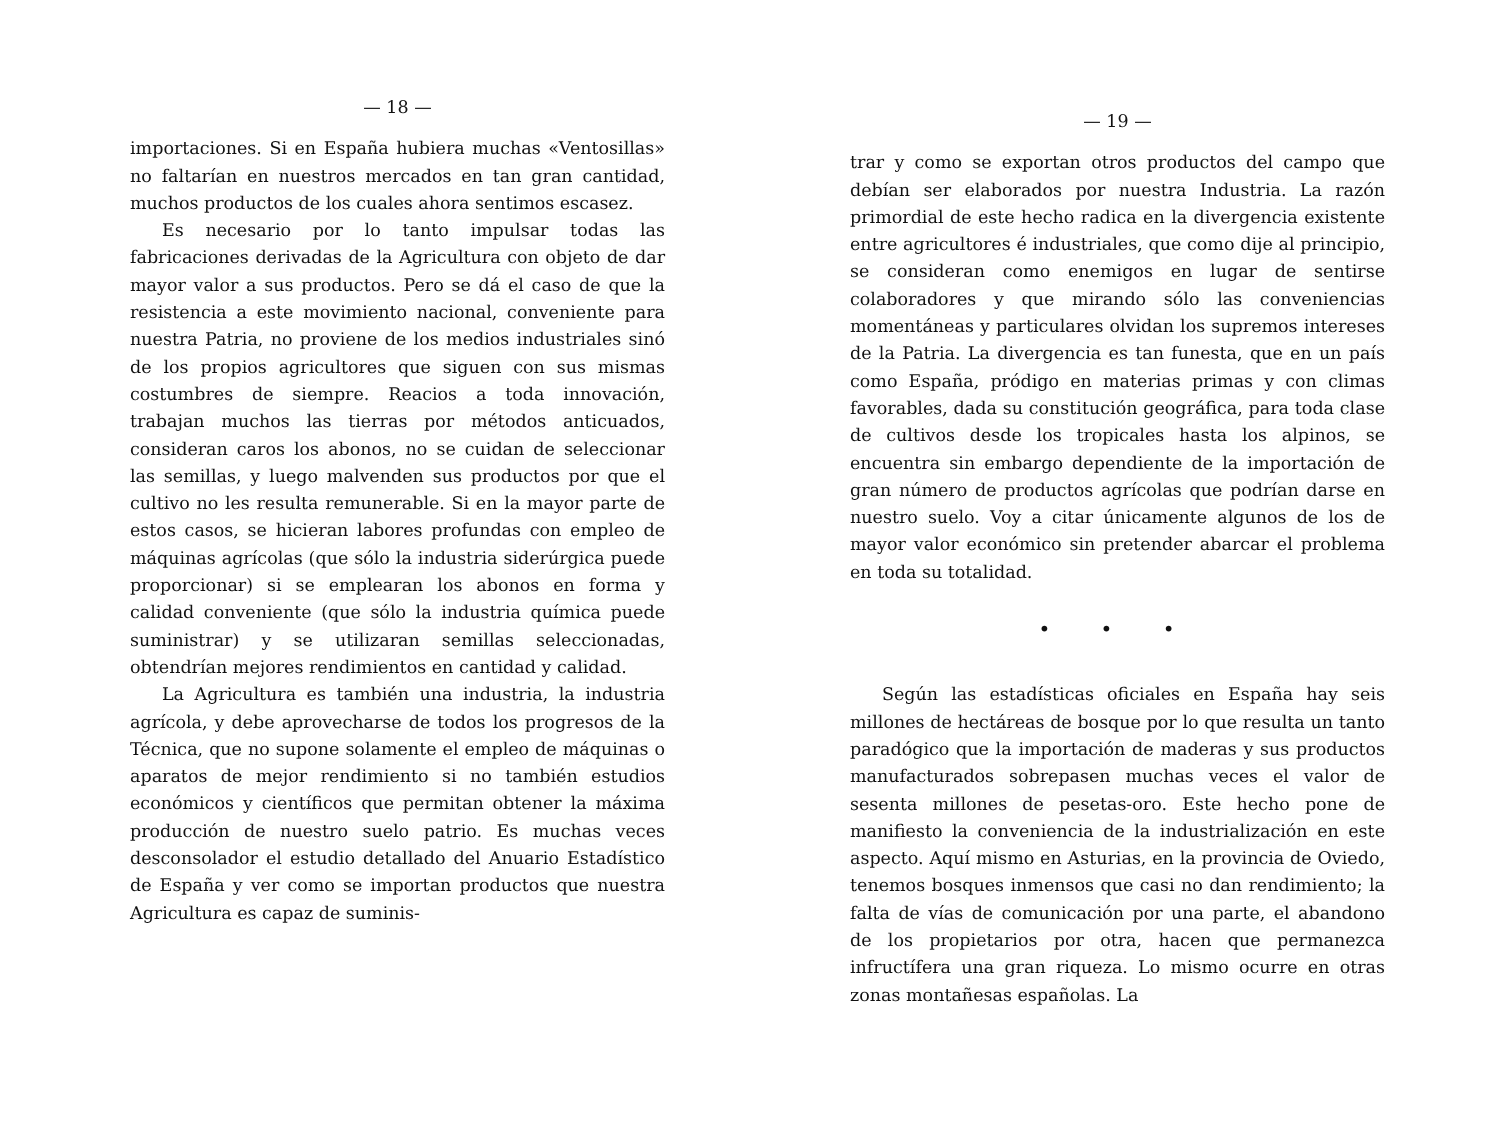— 18 —
importaciones. Si en España hubiera muchas «Ventosillas» no faltarían en nuestros mercados en tan gran cantidad, muchos productos de los cuales ahora sentimos escasez.
Es necesario por lo tanto impulsar todas las fabricaciones derivadas de la Agricultura con objeto de dar mayor valor a sus productos. Pero se dá el caso de que la resistencia a este movimiento nacional, conveniente para nuestra Patria, no proviene de los medios industriales sinó de los propios agricultores que siguen con sus mismas costumbres de siempre. Reacios a toda innovación, trabajan muchos las tierras por métodos anticuados, consideran caros los abonos, no se cuidan de seleccionar las semillas, y luego malvenden sus productos por que el cultivo no les resulta remunerable. Si en la mayor parte de estos casos, se hicieran labores profundas con empleo de máquinas agrícolas (que sólo la industria siderúrgica puede proporcionar) si se emplearan los abonos en forma y calidad conveniente (que sólo la industria química puede suministrar) y se utilizaran semillas seleccionadas, obtendrían mejores rendimientos en cantidad y calidad.
La Agricultura es también una industria, la industria agrícola, y debe aprovecharse de todos los progresos de la Técnica, que no supone solamente el empleo de máquinas o aparatos de mejor rendimiento si no también estudios económicos y científicos que permitan obtener la máxima producción de nuestro suelo patrio. Es muchas veces desconsolador el estudio detallado del Anuario Estadístico de España y ver como se importan productos que nuestra Agricultura es capaz de suminis-
— 19 —
trar y como se exportan otros productos del campo que debían ser elaborados por nuestra Industria. La razón primordial de este hecho radica en la divergencia existente entre agricultores é industriales, que como dije al principio, se consideran como enemigos en lugar de sentirse colaboradores y que mirando sólo las conveniencias momentáneas y particulares olvidan los supremos intereses de la Patria. La divergencia es tan funesta, que en un país como España, pródigo en materias primas y con climas favorables, dada su constitución geográfica, para toda clase de cultivos desde los tropicales hasta los alpinos, se encuentra sin embargo dependiente de la importación de gran número de productos agrícolas que podrían darse en nuestro suelo. Voy a citar únicamente algunos de los de mayor valor económico sin pretender abarcar el problema en toda su totalidad.
• • •
Según las estadísticas oficiales en España hay seis millones de hectáreas de bosque por lo que resulta un tanto paradógico que la importación de maderas y sus productos manufacturados sobrepasen muchas veces el valor de sesenta millones de pesetas-oro. Este hecho pone de manifiesto la conveniencia de la industrialización en este aspecto. Aquí mismo en Asturias, en la provincia de Oviedo, tenemos bosques inmensos que casi no dan rendimiento; la falta de vías de comunicación por una parte, el abandono de los propietarios por otra, hacen que permanezca infructífera una gran riqueza. Lo mismo ocurre en otras zonas montañesas españolas. La